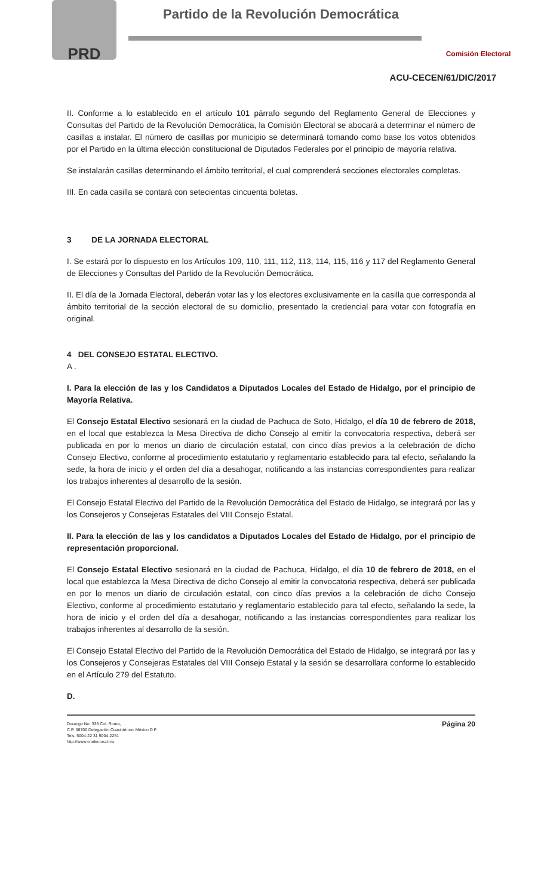PRD
Partido de la Revolución Democrática
Comisión Electoral
ACU-CECEN/61/DIC/2017
II. Conforme a lo establecido en el artículo 101 párrafo segundo del Reglamento General de Elecciones y Consultas del Partido de la Revolución Democrática, la Comisión Electoral se abocará a determinar el número de casillas a instalar. El número de casillas por municipio se determinará tomando como base los votos obtenidos por el Partido en la última elección constitucional de Diputados Federales por el principio de mayoría relativa.
Se instalarán casillas determinando el ámbito territorial, el cual comprenderá secciones electorales completas.
III. En cada casilla se contará con setecientas cincuenta boletas.
3 DE LA JORNADA ELECTORAL
I. Se estará por lo dispuesto en los Artículos 109, 110, 111, 112, 113, 114, 115, 116 y 117 del Reglamento General de Elecciones y Consultas del Partido de la Revolución Democrática.
II. El día de la Jornada Electoral, deberán votar las y los electores exclusivamente en la casilla que corresponda al ámbito territorial de la sección electoral de su domicilio, presentado la credencial para votar con fotografía en original.
4 DEL CONSEJO ESTATAL ELECTIVO.
A .
I. Para la elección de las y los Candidatos a Diputados Locales del Estado de Hidalgo, por el principio de Mayoría Relativa.
El Consejo Estatal Electivo sesionará en la ciudad de Pachuca de Soto, Hidalgo, el día 10 de febrero de 2018, en el local que establezca la Mesa Directiva de dicho Consejo al emitir la convocatoria respectiva, deberá ser publicada en por lo menos un diario de circulación estatal, con cinco días previos a la celebración de dicho Consejo Electivo, conforme al procedimiento estatutario y reglamentario establecido para tal efecto, señalando la sede, la hora de inicio y el orden del día a desahogar, notificando a las instancias correspondientes para realizar los trabajos inherentes al desarrollo de la sesión.
El Consejo Estatal Electivo del Partido de la Revolución Democrática del Estado de Hidalgo, se integrará por las y los Consejeros y Consejeras Estatales del VIII Consejo Estatal.
II. Para la elección de las y los candidatos a Diputados Locales del Estado de Hidalgo, por el principio de representación proporcional.
El Consejo Estatal Electivo sesionará en la ciudad de Pachuca, Hidalgo, el día 10 de febrero de 2018, en el local que establezca la Mesa Directiva de dicho Consejo al emitir la convocatoria respectiva, deberá ser publicada en por lo menos un diario de circulación estatal, con cinco días previos a la celebración de dicho Consejo Electivo, conforme al procedimiento estatutario y reglamentario establecido para tal efecto, señalando la sede, la hora de inicio y el orden del día a desahogar, notificando a las instancias correspondientes para realizar los trabajos inherentes al desarrollo de la sesión.
El Consejo Estatal Electivo del Partido de la Revolución Democrática del Estado de Hidalgo, se integrará por las y los Consejeros y Consejeras Estatales del VIII Consejo Estatal y la sesión se desarrollara conforme lo establecido en el Artículo 279 del Estatuto.
D.
Durango No. 338 Col. Roma,
C.P. 06700 Delegación Cuauhtémoc México D.F.
Tels. 5004-22 31 5004-2251
http://www.cnelectoral.mx
Página 20